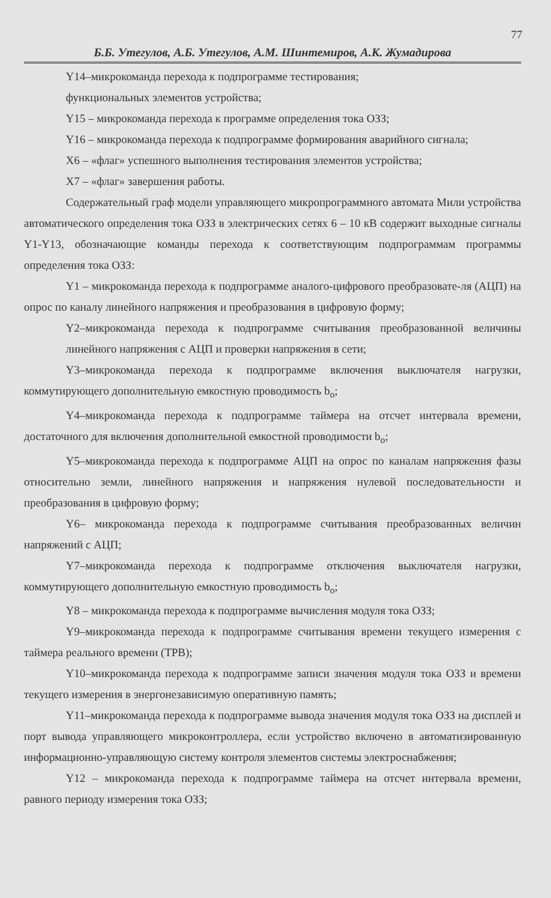77
Б.Б. Утегулов, А.Б. Утегулов, А.М. Шинтемиров, А.К. Жумадирова
Y14–микрокоманда перехода к подпрограмме тестирования;
функциональных элементов устройства;
Y15 – микрокоманда перехода к программе определения тока ОЗЗ;
Y16 – микрокоманда перехода к подпрограмме формирования аварийного сигнала;
X6 – «флаг» успешного выполнения тестирования элементов устройства;
X7 – «флаг» завершения работы.
Содержательный граф модели управляющего микропрограммного автомата Мили устройства автоматического определения тока ОЗЗ в электрических сетях 6 – 10 кВ содержит выходные сигналы Y1-Y13, обозначающие команды перехода к соответствующим подпрограммам программы определения тока ОЗЗ:
Y1 – микрокоманда перехода к подпрограмме аналого-цифрового преобразовате-ля (АЦП) на опрос по каналу линейного напряжения и преобразования в цифровую форму;
Y2–микрокоманда перехода к подпрограмме считывания преобразованной величины линейного напряжения с АЦП и проверки напряжения в сети;
Y3–микрокоманда перехода к подпрограмме включения выключателя нагрузки, коммутирующего дополнительную емкостную проводимость b<sub>o</sub>;
Y4–микрокоманда перехода к подпрограмме таймера на отсчет интервала времени, достаточного для включения дополнительной емкостной проводимости b<sub>o</sub>;
Y5–микрокоманда перехода к подпрограмме АЦП на опрос по каналам напряжения фазы относительно земли, линейного напряжения и напряжения нулевой последовательности и преобразования в цифровую форму;
Y6– микрокоманда перехода к подпрограмме считывания преобразованных величин напряжений с АЦП;
Y7–микрокоманда перехода к подпрограмме отключения выключателя нагрузки, коммутирующего дополнительную емкостную проводимость b<sub>o</sub>;
Y8 – микрокоманда перехода к подпрограмме вычисления модуля тока ОЗЗ;
Y9–микрокоманда перехода к подпрограмме считывания времени текущего измерения с таймера реального времени (ТРВ);
Y10–микрокоманда перехода к подпрограмме записи значения модуля тока ОЗЗ и времени текущего измерения в энергонезависимую оперативную память;
Y11–микрокоманда перехода к подпрограмме вывода значения модуля тока ОЗЗ на дисплей и порт вывода управляющего микроконтроллера, если устройство включено в автоматизированную информационно-управляющую систему контроля элементов системы электроснабжения;
Y12 – микрокоманда перехода к подпрограмме таймера на отсчет интервала времени, равного периоду измерения тока ОЗЗ;